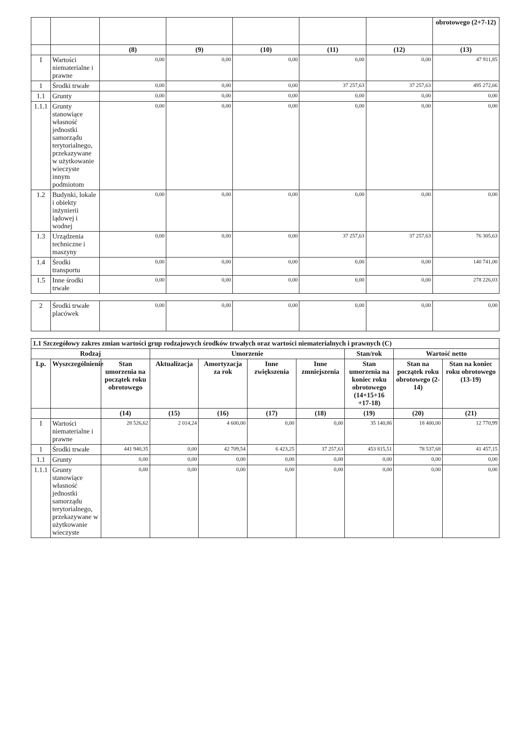| | | | | | | | obrotowego (2+7-12) |
| | | (8) | (9) | (10) | (11) | (12) | (13) |
| I | Wartości niematerialne i prawne | 0,00 | 0,00 | 0,00 | 0,00 | 0,00 | 47 911,85 |
| 1 | Środki trwałe | 0,00 | 0,00 | 0,00 | 37 257,63 | 37 257,63 | 495 272,66 |
| 1.1 | Grunty | 0,00 | 0,00 | 0,00 | 0,00 | 0,00 | 0,00 |
| 1.1.1 | Grunty stanowiące własność jednostki samorządu terytorialnego, przekazywane w użytkowanie wieczyste innym podmiotom | 0,00 | 0,00 | 0,00 | 0,00 | 0,00 | 0,00 |
| 1.2 | Budynki, lokale i obiekty inżynierii lądowej i wodnej | 0,00 | 0,00 | 0,00 | 0,00 | 0,00 | 0,00 |
| 1.3 | Urządzenia techniczne i maszyny | 0,00 | 0,00 | 0,00 | 37 257,63 | 37 257,63 | 76 305,63 |
| 1.4 | Środki transportu | 0,00 | 0,00 | 0,00 | 0,00 | 0,00 | 140 741,00 |
| 1.5 | Inne środki trwałe | 0,00 | 0,00 | 0,00 | 0,00 | 0,00 | 278 226,03 |
| 2 | Środki trwałe placówek | 0,00 | 0,00 | 0,00 | 0,00 | 0,00 | 0,00 |
| 1.1 Szczegółowy zakres zmian wartości grup rodzajowych środków trwałych oraz wartości niematerialnych i prawnych (C) | | | | | | | | | |
| --- | --- | --- | --- | --- | --- | --- | --- | --- | --- |
| Rodzaj | | | Umorzenie | | | | Stan/rok | Wartość netto | |
| Lp. | Wyszczególnienie | Stan umorzenia na początek roku obrotowego | Aktualizacja | Amortyzacja za rok | Inne zwiększenia | Inne zmniejszenia | Stan umorzenia na koniec roku obrotowego (14+15+16 +17-18) | Stan na początek roku obrotowego (2-14) | Stan na koniec roku obrotowego (13-19) |
| | | (14) | (15) | (16) | (17) | (18) | (19) | (20) | (21) |
| I | Wartości niematerialne i prawne | 28 526,62 | 2 014,24 | 4 600,00 | 0,00 | 0,00 | 35 140,86 | 18 400,00 | 12 770,99 |
| 1 | Środki trwałe | 441 940,35 | 0,00 | 42 709,54 | 6 423,25 | 37 257,63 | 453 815,51 | 78 537,68 | 41 457,15 |
| 1.1 | Grunty | 0,00 | 0,00 | 0,00 | 0,00 | 0,00 | 0,00 | 0,00 | 0,00 |
| 1.1.1 | Grunty stanowiące własność jednostki samorządu terytorialnego, przekazywane w użytkowanie wieczyste | 0,00 | 0,00 | 0,00 | 0,00 | 0,00 | 0,00 | 0,00 | 0,00 |